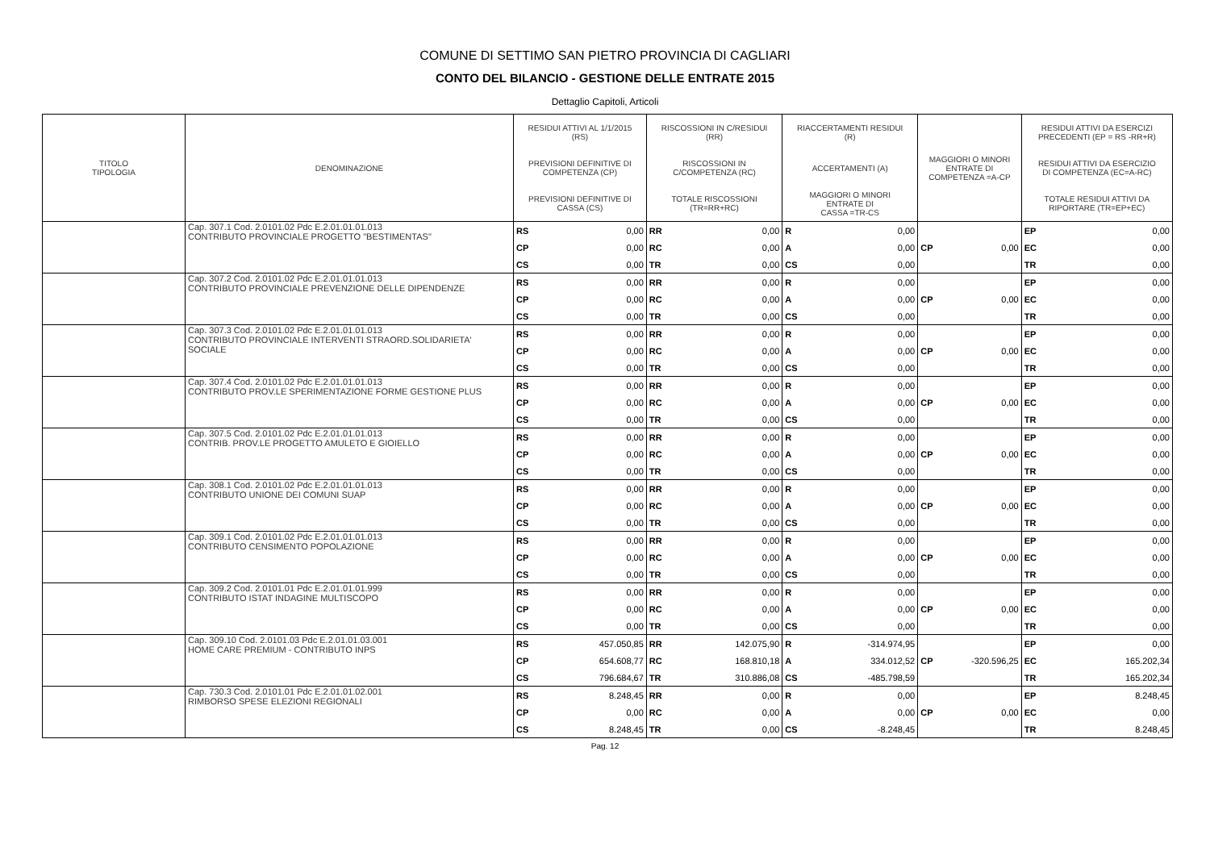COMUNE DI SETTIMO SAN PIETRO PROVINCIA DI CAGLIARI
CONTO DEL BILANCIO - GESTIONE DELLE ENTRATE 2015
Dettaglio Capitoli, Articoli
| TITOLO TIPOLOGIA | DENOMINAZIONE | RESIDUI ATTIVI AL 1/1/2015 (RS) | | RISCOSSIONI IN C/RESIDUI (RR) | | RIACCERTAMENTI RESIDUI (R) | | | | RESIDUI ATTIVI DA ESERCIZI PRECEDENTI (EP = RS -RR+R) | |
| --- | --- | --- | --- | --- | --- | --- | --- | --- | --- | --- | --- |
| | | PREVISIONI DEFINITIVE DI COMPETENZA (CP) | | RISCOSSIONI IN C/COMPETENZA (RC) | | ACCERTAMENTI (A) | | MAGGIORI O MINORI ENTRATE DI COMPETENZA =A-CP | | RESIDUI ATTIVI DA ESERCIZIO DI COMPETENZA (EC=A-RC) | |
| | | PREVISIONI DEFINITIVE DI CASSA (CS) | | TOTALE RISCOSSIONI (TR=RR+RC) | | MAGGIORI O MINORI ENTRATE DI CASSA =TR-CS | | | | TOTALE RESIDUI ATTIVI DA RIPORTARE (TR=EP+EC) | |
| | Cap. 307.1 Cod. 2.0101.02 Pdc E.2.01.01.01.013 CONTRIBUTO PROVINCIALE PROGETTO "BESTIMENTAS" | RS | 0,00 | RR | 0,00 | R | 0,00 | | | EP | 0,00 |
| | | CP | 0,00 | RC | 0,00 | A | 0,00 | CP | 0,00 | EC | 0,00 |
| | | CS | 0,00 | TR | 0,00 | CS | 0,00 | | | TR | 0,00 |
| | Cap. 307.2 Cod. 2.0101.02 Pdc E.2.01.01.01.013 CONTRIBUTO PROVINCIALE PREVENZIONE DELLE DIPENDENZE | RS | 0,00 | RR | 0,00 | R | 0,00 | | | EP | 0,00 |
| | | CP | 0,00 | RC | 0,00 | A | 0,00 | CP | 0,00 | EC | 0,00 |
| | | CS | 0,00 | TR | 0,00 | CS | 0,00 | | | TR | 0,00 |
| | Cap. 307.3 Cod. 2.0101.02 Pdc E.2.01.01.01.013 CONTRIBUTO PROVINCIALE INTERVENTI STRAORD.SOLIDARIETA' SOCIALE | RS | 0,00 | RR | 0,00 | R | 0,00 | | | EP | 0,00 |
| | | CP | 0,00 | RC | 0,00 | A | 0,00 | CP | 0,00 | EC | 0,00 |
| | | CS | 0,00 | TR | 0,00 | CS | 0,00 | | | TR | 0,00 |
| | Cap. 307.4 Cod. 2.0101.02 Pdc E.2.01.01.01.013 CONTRIBUTO PROV.LE SPERIMENTAZIONE FORME GESTIONE PLUS | RS | 0,00 | RR | 0,00 | R | 0,00 | | | EP | 0,00 |
| | | CP | 0,00 | RC | 0,00 | A | 0,00 | CP | 0,00 | EC | 0,00 |
| | | CS | 0,00 | TR | 0,00 | CS | 0,00 | | | TR | 0,00 |
| | Cap. 307.5 Cod. 2.0101.02 Pdc E.2.01.01.01.013 CONTRIB. PROV.LE PROGETTO AMULETO E GIOIELLO | RS | 0,00 | RR | 0,00 | R | 0,00 | | | EP | 0,00 |
| | | CP | 0,00 | RC | 0,00 | A | 0,00 | CP | 0,00 | EC | 0,00 |
| | | CS | 0,00 | TR | 0,00 | CS | 0,00 | | | TR | 0,00 |
| | Cap. 308.1 Cod. 2.0101.02 Pdc E.2.01.01.01.013 CONTRIBUTO UNIONE DEI COMUNI SUAP | RS | 0,00 | RR | 0,00 | R | 0,00 | | | EP | 0,00 |
| | | CP | 0,00 | RC | 0,00 | A | 0,00 | CP | 0,00 | EC | 0,00 |
| | | CS | 0,00 | TR | 0,00 | CS | 0,00 | | | TR | 0,00 |
| | Cap. 309.1 Cod. 2.0101.02 Pdc E.2.01.01.01.013 CONTRIBUTO CENSIMENTO POPOLAZIONE | RS | 0,00 | RR | 0,00 | R | 0,00 | | | EP | 0,00 |
| | | CP | 0,00 | RC | 0,00 | A | 0,00 | CP | 0,00 | EC | 0,00 |
| | | CS | 0,00 | TR | 0,00 | CS | 0,00 | | | TR | 0,00 |
| | Cap. 309.2 Cod. 2.0101.01 Pdc E.2.01.01.01.999 CONTRIBUTO ISTAT INDAGINE MULTISCOPO | RS | 0,00 | RR | 0,00 | R | 0,00 | | | EP | 0,00 |
| | | CP | 0,00 | RC | 0,00 | A | 0,00 | CP | 0,00 | EC | 0,00 |
| | | CS | 0,00 | TR | 0,00 | CS | 0,00 | | | TR | 0,00 |
| | Cap. 309.10 Cod. 2.0101.03 Pdc E.2.01.01.03.001 HOME CARE PREMIUM - CONTRIBUTO INPS | RS | 457.050,85 | RR | 142.075,90 | R | -314.974,95 | | | EP | 0,00 |
| | | CP | 654.608,77 | RC | 168.810,18 | A | 334.012,52 | CP | -320.596,25 | EC | 165.202,34 |
| | | CS | 796.684,67 | TR | 310.886,08 | CS | -485.798,59 | | | TR | 165.202,34 |
| | Cap. 730.3 Cod. 2.0101.01 Pdc E.2.01.01.02.001 RIMBORSO SPESE ELEZIONI REGIONALI | RS | 8.248,45 | RR | 0,00 | R | 0,00 | | | EP | 8.248,45 |
| | | CP | 0,00 | RC | 0,00 | A | 0,00 | CP | 0,00 | EC | 0,00 |
| | | CS | 8.248,45 | TR | 0,00 | CS | -8.248,45 | | | TR | 8.248,45 |
Pag. 12